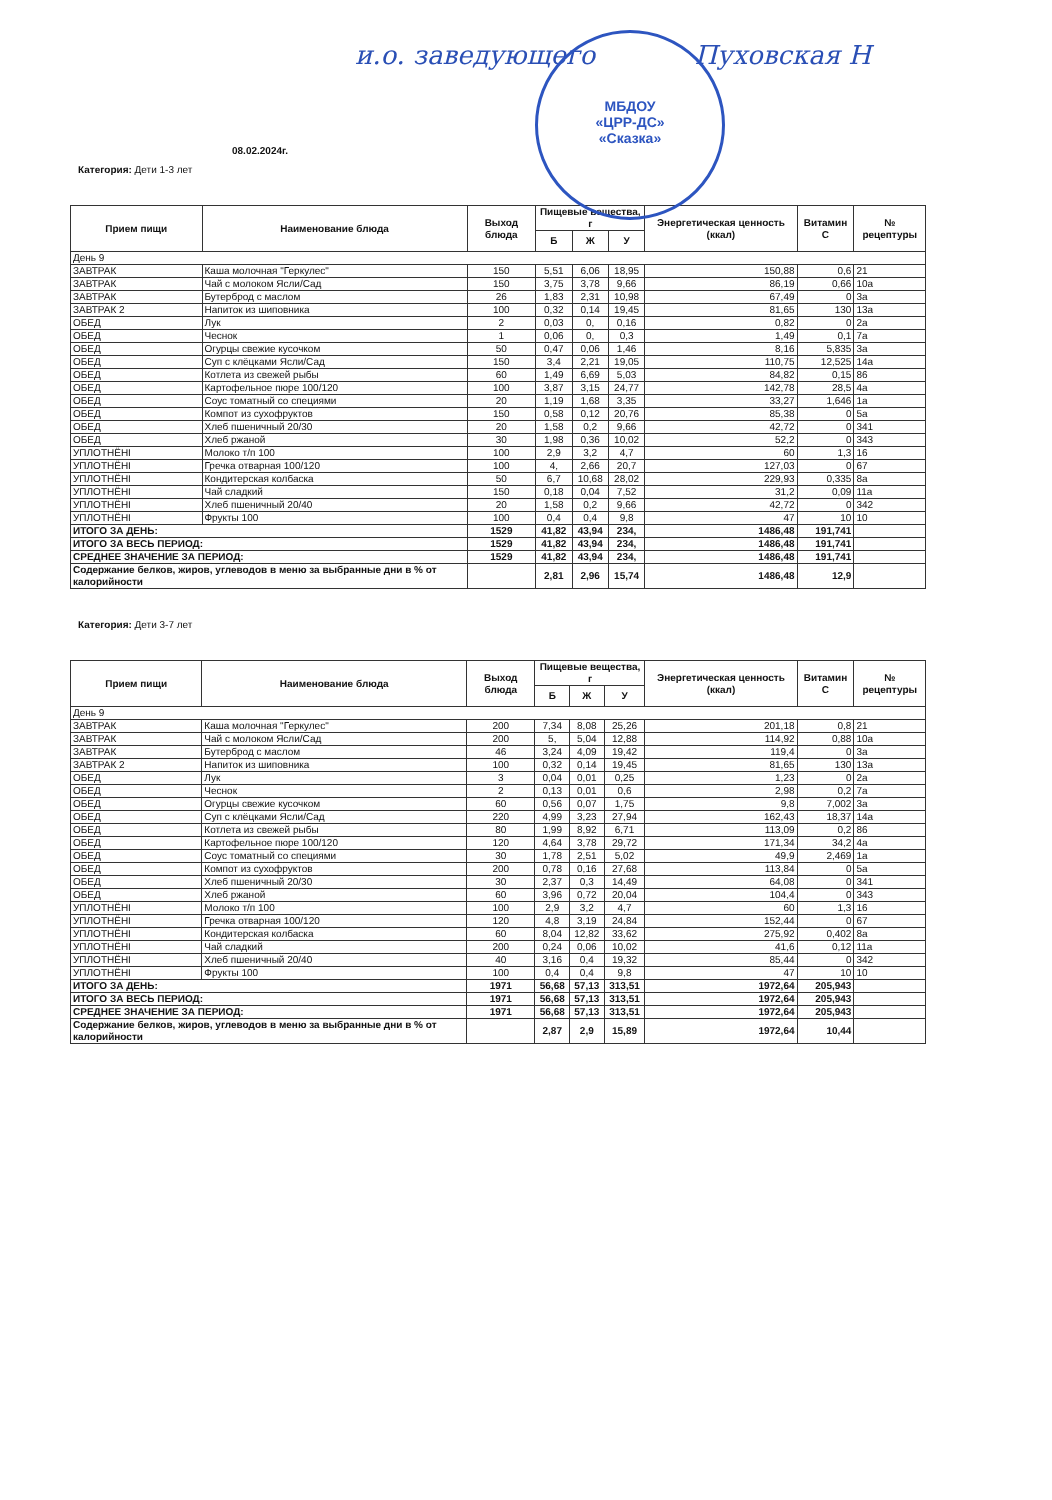и.о. заведующего Пуховская Н
МБДОУ
«ЦРР-ДС»
«Сказка»
08.02.2024г.
Категория: Дети 1-3 лет
| Прием пищи | Наименование блюда | Выход блюда | Пищевые вещества, г | | | Энергетическая ценность (ккал) | Витамин C | № рецептуры |
| --- | --- | --- | --- | --- | --- | --- | --- | --- |
| | | | Б | Ж | У | | | |
| День 9 | | | | | | | | |
| ЗАВТРАК | Каша молочная "Геркулес" | 150 | 5,51 | 6,06 | 18,95 | 150,88 | 0,6 | 21 |
| ЗАВТРАК | Чай с молоком Ясли/Сад | 150 | 3,75 | 3,78 | 9,66 | 86,19 | 0,66 | 10а |
| ЗАВТРАК | Бутерброд с маслом | 26 | 1,83 | 2,31 | 10,98 | 67,49 | 0 | 3а |
| ЗАВТРАК 2 | Напиток из шиповника | 100 | 0,32 | 0,14 | 19,45 | 81,65 | 130 | 13а |
| ОБЕД | Лук | 2 | 0,03 | 0, | 0,16 | 0,82 | 0 | 2а |
| ОБЕД | Чеснок | 1 | 0,06 | 0, | 0,3 | 1,49 | 0,1 | 7а |
| ОБЕД | Огурцы свежие кусочком | 50 | 0,47 | 0,06 | 1,46 | 8,16 | 5,835 | 3а |
| ОБЕД | Суп с клёцками Ясли/Сад | 150 | 3,4 | 2,21 | 19,05 | 110,75 | 12,525 | 14а |
| ОБЕД | Котлета из свежей рыбы | 60 | 1,49 | 6,69 | 5,03 | 84,82 | 0,15 | 86 |
| ОБЕД | Картофельное пюре 100/120 | 100 | 3,87 | 3,15 | 24,77 | 142,78 | 28,5 | 4а |
| ОБЕД | Соус томатный со специями | 20 | 1,19 | 1,68 | 3,35 | 33,27 | 1,646 | 1а |
| ОБЕД | Компот из сухофруктов | 150 | 0,58 | 0,12 | 20,76 | 85,38 | 0 | 5а |
| ОБЕД | Хлеб пшеничный 20/30 | 20 | 1,58 | 0,2 | 9,66 | 42,72 | 0 | 341 |
| ОБЕД | Хлеб ржаной | 30 | 1,98 | 0,36 | 10,02 | 52,2 | 0 | 343 |
| УПЛОТНЁНI | Молоко т/п 100 | 100 | 2,9 | 3,2 | 4,7 | 60 | 1,3 | 16 |
| УПЛОТНЁНI | Гречка отварная 100/120 | 100 | 4, | 2,66 | 20,7 | 127,03 | 0 | 67 |
| УПЛОТНЁНI | Кондитерская колбаска | 50 | 6,7 | 10,68 | 28,02 | 229,93 | 0,335 | 8а |
| УПЛОТНЁНI | Чай сладкий | 150 | 0,18 | 0,04 | 7,52 | 31,2 | 0,09 | 11а |
| УПЛОТНЁНI | Хлеб пшеничный 20/40 | 20 | 1,58 | 0,2 | 9,66 | 42,72 | 0 | 342 |
| УПЛОТНЁНI | Фрукты 100 | 100 | 0,4 | 0,4 | 9,8 | 47 | 10 | 10 |
| ИТОГО ЗА ДЕНЬ: | | 1529 | 41,82 | 43,94 | 234, | 1486,48 | 191,741 | |
| ИТОГО ЗА ВЕСЬ ПЕРИОД: | | 1529 | 41,82 | 43,94 | 234, | 1486,48 | 191,741 | |
| СРЕДНЕЕ ЗНАЧЕНИЕ ЗА ПЕРИОД: | | 1529 | 41,82 | 43,94 | 234, | 1486,48 | 191,741 | |
| Содержание белков, жиров, углеводов в меню за выбранные дни в % от калорийности | | | 2,81 | 2,96 | 15,74 | 1486,48 | 12,9 | |
Категория: Дети 3-7 лет
| Прием пищи | Наименование блюда | Выход блюда | Пищевые вещества, г | | | Энергетическая ценность (ккал) | Витамин C | № рецептуры |
| --- | --- | --- | --- | --- | --- | --- | --- | --- |
| | | | Б | Ж | У | | | |
| День 9 | | | | | | | | |
| ЗАВТРАК | Каша молочная "Геркулес" | 200 | 7,34 | 8,08 | 25,26 | 201,18 | 0,8 | 21 |
| ЗАВТРАК | Чай с молоком Ясли/Сад | 200 | 5, | 5,04 | 12,88 | 114,92 | 0,88 | 10а |
| ЗАВТРАК | Бутерброд с маслом | 46 | 3,24 | 4,09 | 19,42 | 119,4 | 0 | 3а |
| ЗАВТРАК 2 | Напиток из шиповника | 100 | 0,32 | 0,14 | 19,45 | 81,65 | 130 | 13а |
| ОБЕД | Лук | 3 | 0,04 | 0,01 | 0,25 | 1,23 | 0 | 2а |
| ОБЕД | Чеснок | 2 | 0,13 | 0,01 | 0,6 | 2,98 | 0,2 | 7а |
| ОБЕД | Огурцы свежие кусочком | 60 | 0,56 | 0,07 | 1,75 | 9,8 | 7,002 | 3а |
| ОБЕД | Суп с клёцками Ясли/Сад | 220 | 4,99 | 3,23 | 27,94 | 162,43 | 18,37 | 14а |
| ОБЕД | Котлета из свежей рыбы | 80 | 1,99 | 8,92 | 6,71 | 113,09 | 0,2 | 86 |
| ОБЕД | Картофельное пюре 100/120 | 120 | 4,64 | 3,78 | 29,72 | 171,34 | 34,2 | 4а |
| ОБЕД | Соус томатный со специями | 30 | 1,78 | 2,51 | 5,02 | 49,9 | 2,469 | 1а |
| ОБЕД | Компот из сухофруктов | 200 | 0,78 | 0,16 | 27,68 | 113,84 | 0 | 5а |
| ОБЕД | Хлеб пшеничный 20/30 | 30 | 2,37 | 0,3 | 14,49 | 64,08 | 0 | 341 |
| ОБЕД | Хлеб ржаной | 60 | 3,96 | 0,72 | 20,04 | 104,4 | 0 | 343 |
| УПЛОТНЁНI | Молоко т/п 100 | 100 | 2,9 | 3,2 | 4,7 | 60 | 1,3 | 16 |
| УПЛОТНЁНI | Гречка отварная 100/120 | 120 | 4,8 | 3,19 | 24,84 | 152,44 | 0 | 67 |
| УПЛОТНЁНI | Кондитерская колбаска | 60 | 8,04 | 12,82 | 33,62 | 275,92 | 0,402 | 8а |
| УПЛОТНЁНI | Чай сладкий | 200 | 0,24 | 0,06 | 10,02 | 41,6 | 0,12 | 11а |
| УПЛОТНЁНI | Хлеб пшеничный 20/40 | 40 | 3,16 | 0,4 | 19,32 | 85,44 | 0 | 342 |
| УПЛОТНЁНI | Фрукты 100 | 100 | 0,4 | 0,4 | 9,8 | 47 | 10 | 10 |
| ИТОГО ЗА ДЕНЬ: | | 1971 | 56,68 | 57,13 | 313,51 | 1972,64 | 205,943 | |
| ИТОГО ЗА ВЕСЬ ПЕРИОД: | | 1971 | 56,68 | 57,13 | 313,51 | 1972,64 | 205,943 | |
| СРЕДНЕЕ ЗНАЧЕНИЕ ЗА ПЕРИОД: | | 1971 | 56,68 | 57,13 | 313,51 | 1972,64 | 205,943 | |
| Содержание белков, жиров, углеводов в меню за выбранные дни в % от калорийности | | | 2,87 | 2,9 | 15,89 | 1972,64 | 10,44 | |